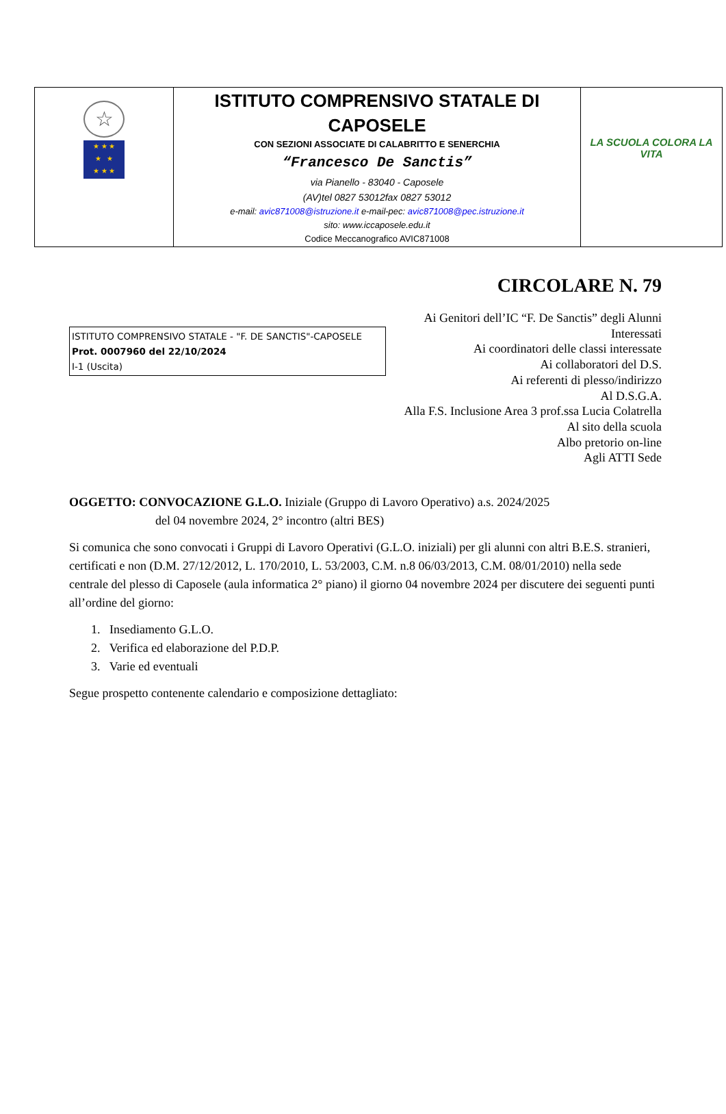| ☆ ★ ★ ★ ★ ★ ★ ★ ★ | ISTITUTO COMPRENSIVO STATALE DI CAPOSELE CON SEZIONI ASSOCIATE DI CALABRITTO E SENERCHIA “Francesco De Sanctis” via Pianello - 83040 - Caposele (AV)tel 0827 53012fax 0827 53012 e-mail: avic871008@istruzione.it e-mail-pec: avic871008@pec.istruzione.it sito: www.iccaposele.edu.it Codice Meccanografico AVIC871008 | LA SCUOLA COLORA LA VITA |
CIRCOLARE N. 79
ISTITUTO COMPRENSIVO STATALE - "F. DE SANCTIS"-CAPOSELE
Prot. 0007960 del 22/10/2024
I-1 (Uscita)
Ai Genitori dell’IC “F. De Sanctis” degli Alunni Interessati
Ai coordinatori delle classi interessate
Ai collaboratori del D.S.
Ai referenti di plesso/indirizzo
Al D.S.G.A.
Alla F.S. Inclusione Area 3 prof.ssa Lucia Colatrella
Al sito della scuola
Albo pretorio on-line
Agli ATTI Sede
OGGETTO: CONVOCAZIONE G.L.O. Iniziale (Gruppo di Lavoro Operativo) a.s. 2024/2025
del 04 novembre 2024, 2° incontro (altri BES)
Si comunica che sono convocati i Gruppi di Lavoro Operativi (G.L.O. iniziali) per gli alunni con altri B.E.S. stranieri, certificati e non (D.M. 27/12/2012, L. 170/2010, L. 53/2003, C.M. n.8 06/03/2013, C.M. 08/01/2010) nella sede centrale del plesso di Caposele (aula informatica 2° piano) il giorno 04 novembre 2024 per discutere dei seguenti punti all’ordine del giorno:
1. Insediamento G.L.O.
2. Verifica ed elaborazione del P.D.P.
3. Varie ed eventuali
Segue prospetto contenente calendario e composizione dettagliato: